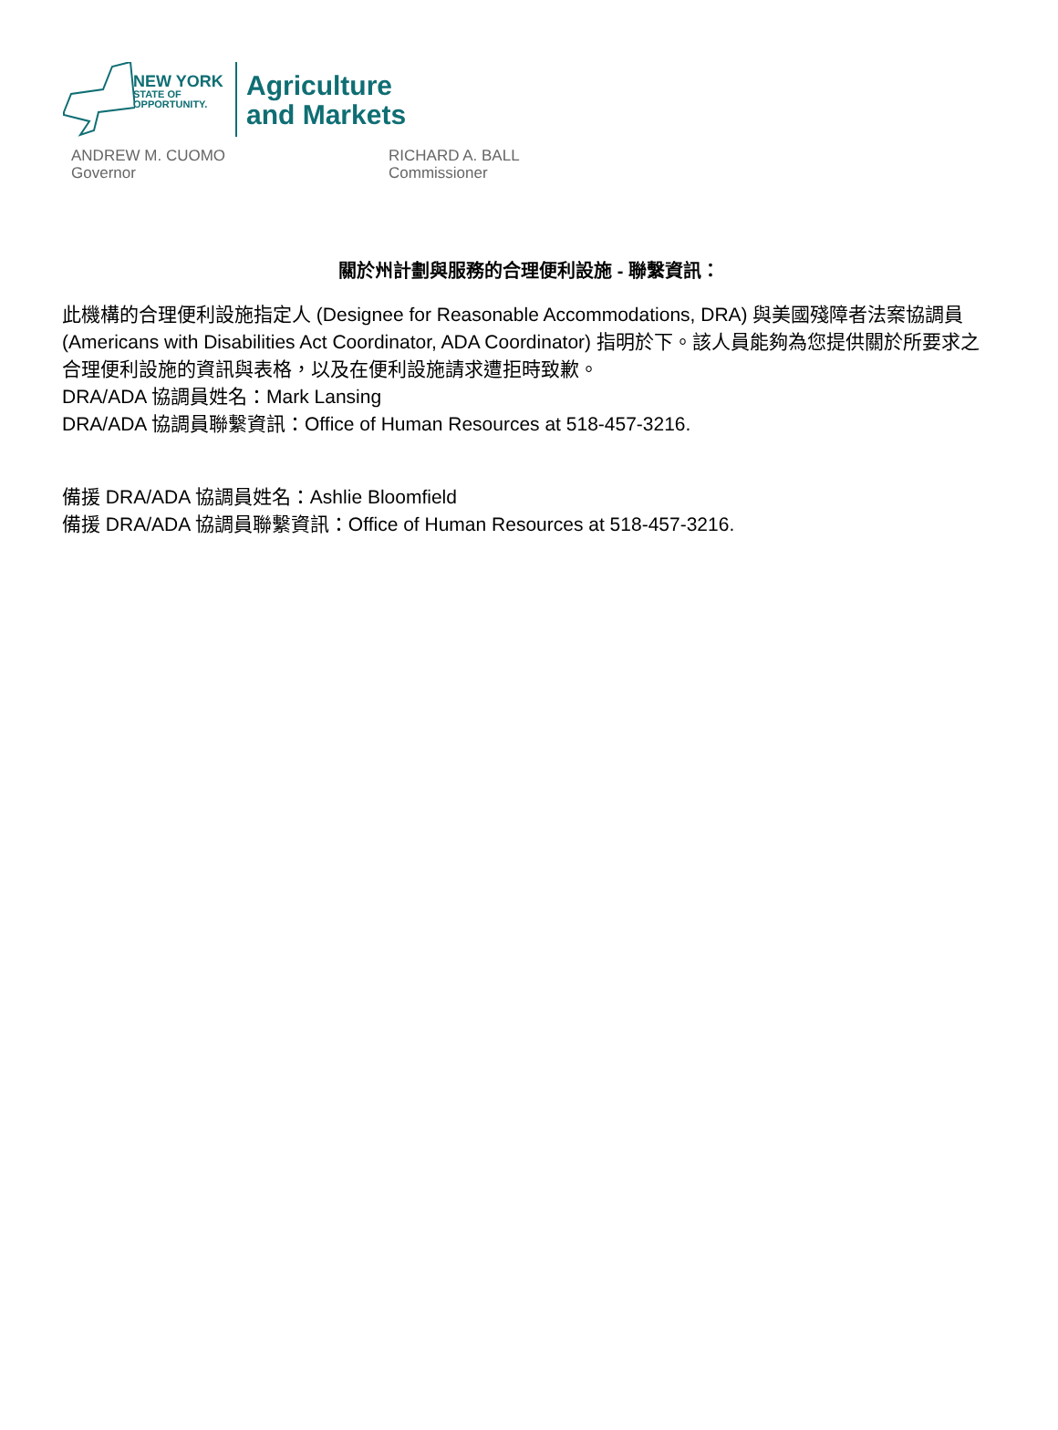NEW YORK
STATE OF
OPPORTUNITY.
Agriculture
and Markets
ANDREW M. CUOMO
Governor
RICHARD A. BALL
Commissioner
關於州計劃與服務的合理便利設施 - 聯繫資訊：
此機構的合理便利設施指定人 (Designee for Reasonable Accommodations, DRA) 與美國殘障者法案協調員 (Americans with Disabilities Act Coordinator, ADA Coordinator) 指明於下。該人員能夠為您提供關於所要求之合理便利設施的資訊與表格，以及在便利設施請求遭拒時致歉。
DRA/ADA 協調員姓名：Mark Lansing
DRA/ADA 協調員聯繫資訊：Office of Human Resources at 518-457-3216.
備援 DRA/ADA 協調員姓名：Ashlie Bloomfield
備援 DRA/ADA 協調員聯繫資訊：Office of Human Resources at 518-457-3216.